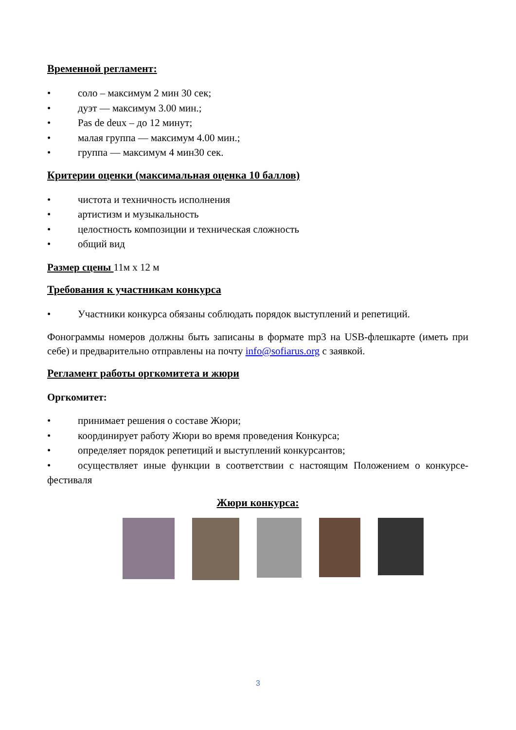Временной регламент:
• соло – максимум 2 мин 30 сек;
• дуэт — максимум 3.00 мин.;
• Pas de deux – до 12 минут;
• малая группа — максимум 4.00 мин.;
• группа — максимум 4 мин30 сек.
Критерии оценки (максимальная оценка 10 баллов)
• чистота и техничность исполнения
• артистизм и музыкальность
• целостность композиции и техническая сложность
• общий вид
Размер сцены 11м х 12 м
Требования к участникам конкурса
• Участники конкурса обязаны соблюдать порядок выступлений и репетиций.
Фонограммы номеров должны быть записаны в формате mp3 на USB-флешкарте (иметь при себе) и предварительно отправлены на почту info@sofiarus.org с заявкой.
Регламент работы оргкомитета и жюри
Оргкомитет:
• принимает решения о составе Жюри;
• координирует работу Жюри во время проведения Конкурса;
• определяет порядок репетиций и выступлений конкурсантов;
• осуществляет иные функции в соответствии с настоящим Положением о конкурсе-фестиваля
Жюри конкурса:
3